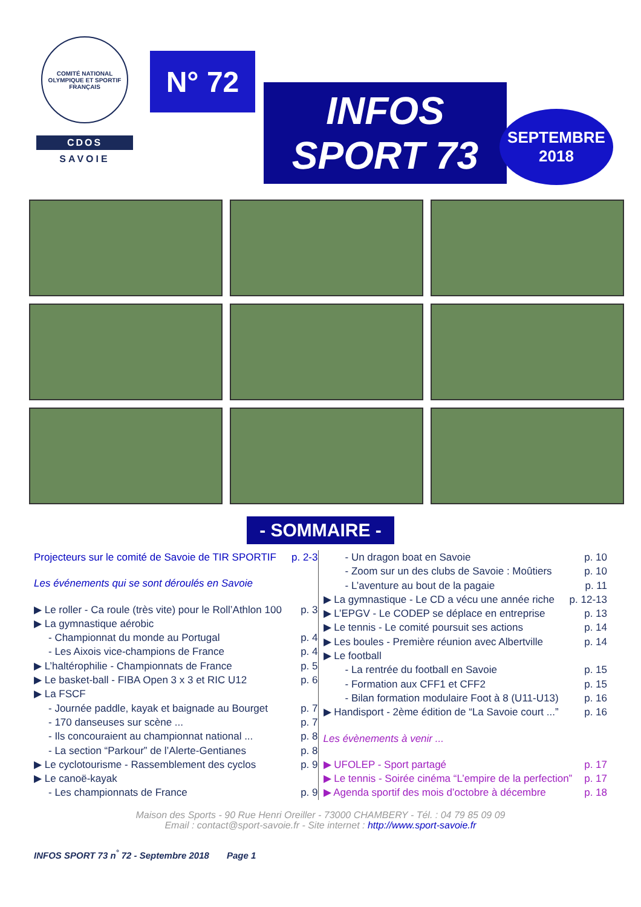COMITÉ NATIONAL OLYMPIQUE ET SPORTIF FRANÇAIS
CDOS
SAVOIE
N° 72
INFOS
SPORT 73
SEPTEMBRE
2018
- SOMMAIRE -
Projecteurs sur le comité de Savoie de TIR SPORTIF p. 2-3
Les événements qui se sont déroulés en Savoie
▶ Le roller - Ca roule (très vite) pour le Roll’Athlon 100 p. 3
▶ La gymnastique aérobic
- Championnat du monde au Portugal p. 4
- Les Aixois vice-champions de France p. 4
▶ L’haltérophilie - Championnats de France p. 5
▶ Le basket-ball - FIBA Open 3 x 3 et RIC U12 p. 6
▶ La FSCF
- Journée paddle, kayak et baignade au Bourget p. 7
- 170 danseuses sur scène ... p. 7
- Ils concouraient au championnat national ... p. 8
- La section “Parkour” de l’Alerte-Gentianes p. 8
▶ Le cyclotourisme - Rassemblement des cyclos p. 9
▶ Le canoë-kayak
- Les championnats de France p. 9
- Un dragon boat en Savoie p. 10
- Zoom sur un des clubs de Savoie : Moûtiers p. 10
- L’aventure au bout de la pagaie p. 11
▶ La gymnastique - Le CD a vécu une année riche p. 12-13
▶ L’EPGV - Le CODEP se déplace en entreprise p. 13
▶ Le tennis - Le comité poursuit ses actions p. 14
▶ Les boules - Première réunion avec Albertville p. 14
▶ Le football
- La rentrée du football en Savoie p. 15
- Formation aux CFF1 et CFF2 p. 15
- Bilan formation modulaire Foot à 8 (U11-U13) p. 16
▶ Handisport - 2ème édition de “La Savoie court ...” p. 16
Les évènements à venir ...
▶ UFOLEP - Sport partagé p. 17
▶ Le tennis - Soirée cinéma “L’empire de la perfection” p. 17
▶ Agenda sportif des mois d’octobre à décembre p. 18
Maison des Sports - 90 Rue Henri Oreiller - 73000 CHAMBERY - Tél. : 04 79 85 09 09
Email : contact@sport-savoie.fr - Site internet : http://www.sport-savoie.fr
INFOS SPORT 73 n<sup>°</sup> 72 - Septembre 2018 Page 1